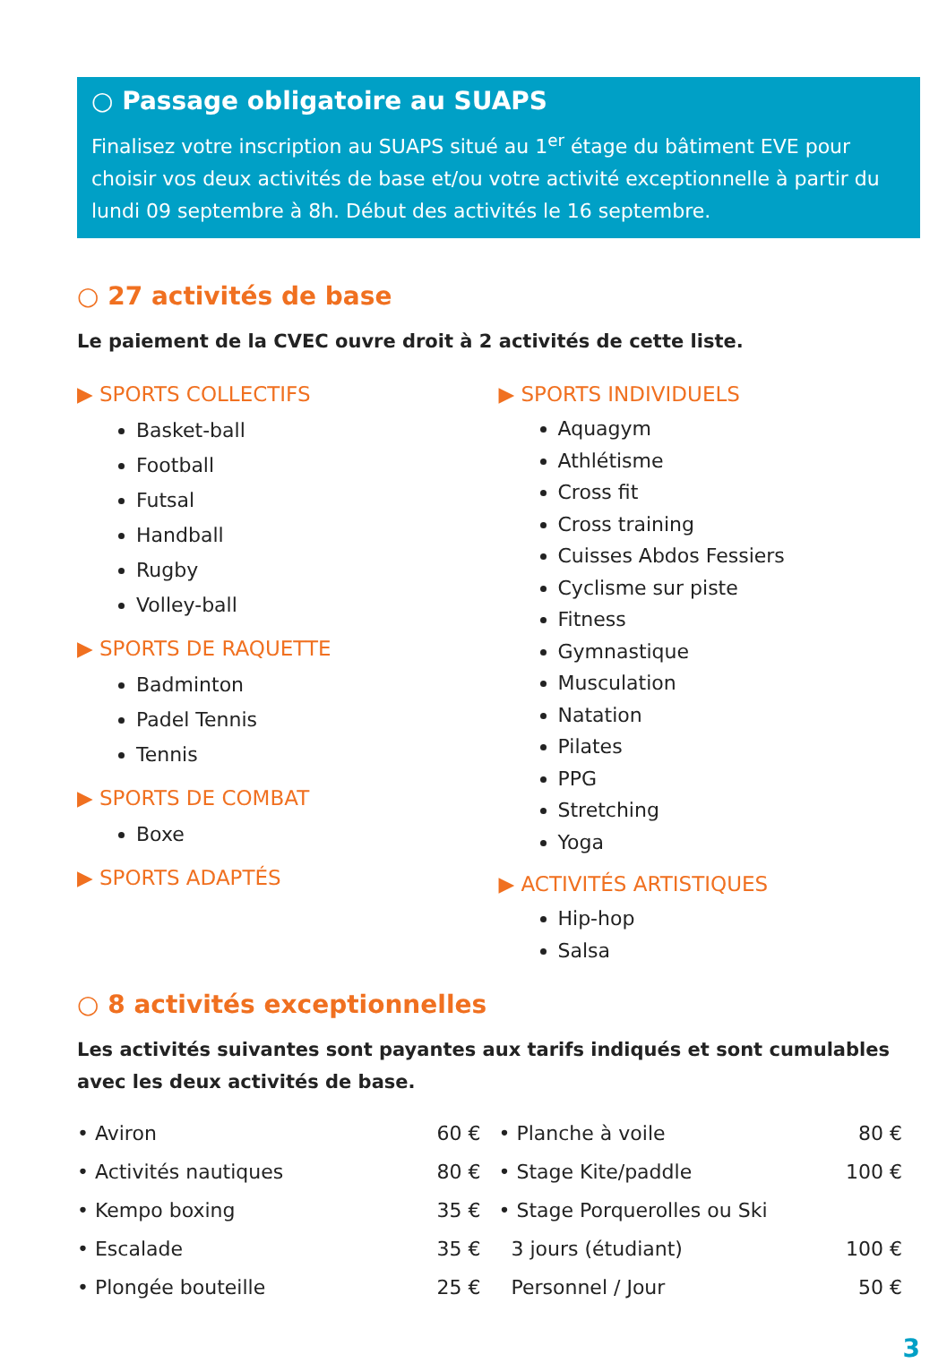○ Passage obligatoire au SUAPS
Finalisez votre inscription au SUAPS situé au 1<sup>er</sup> étage du bâtiment EVE pour choisir vos deux activités de base et/ou votre activité exceptionnelle à partir du lundi 09 septembre à 8h. Début des activités le 16 septembre.
○ 27 activités de base
Le paiement de la CVEC ouvre droit à 2 activités de cette liste.
▶ SPORTS COLLECTIFS
Basket-ball
Football
Futsal
Handball
Rugby
Volley-ball
▶ SPORTS DE RAQUETTE
Badminton
Padel Tennis
Tennis
▶ SPORTS DE COMBAT
Boxe
▶ SPORTS ADAPTÉS
▶ SPORTS INDIVIDUELS
Aquagym
Athlétisme
Cross fit
Cross training
Cuisses Abdos Fessiers
Cyclisme sur piste
Fitness
Gymnastique
Musculation
Natation
Pilates
PPG
Stretching
Yoga
▶ ACTIVITÉS ARTISTIQUES
Hip-hop
Salsa
○ 8 activités exceptionnelles
Les activités suivantes sont payantes aux tarifs indiqués et sont cumulables avec les deux activités de base.
• Aviron 60 €
• Activités nautiques 80 €
• Kempo boxing 35 €
• Escalade 35 €
• Plongée bouteille 25 €
• Planche à voile 80 €
• Stage Kite/paddle 100 €
• Stage Porquerolles ou Ski
3 jours (étudiant) 100 €
Personnel / Jour 50 €
3